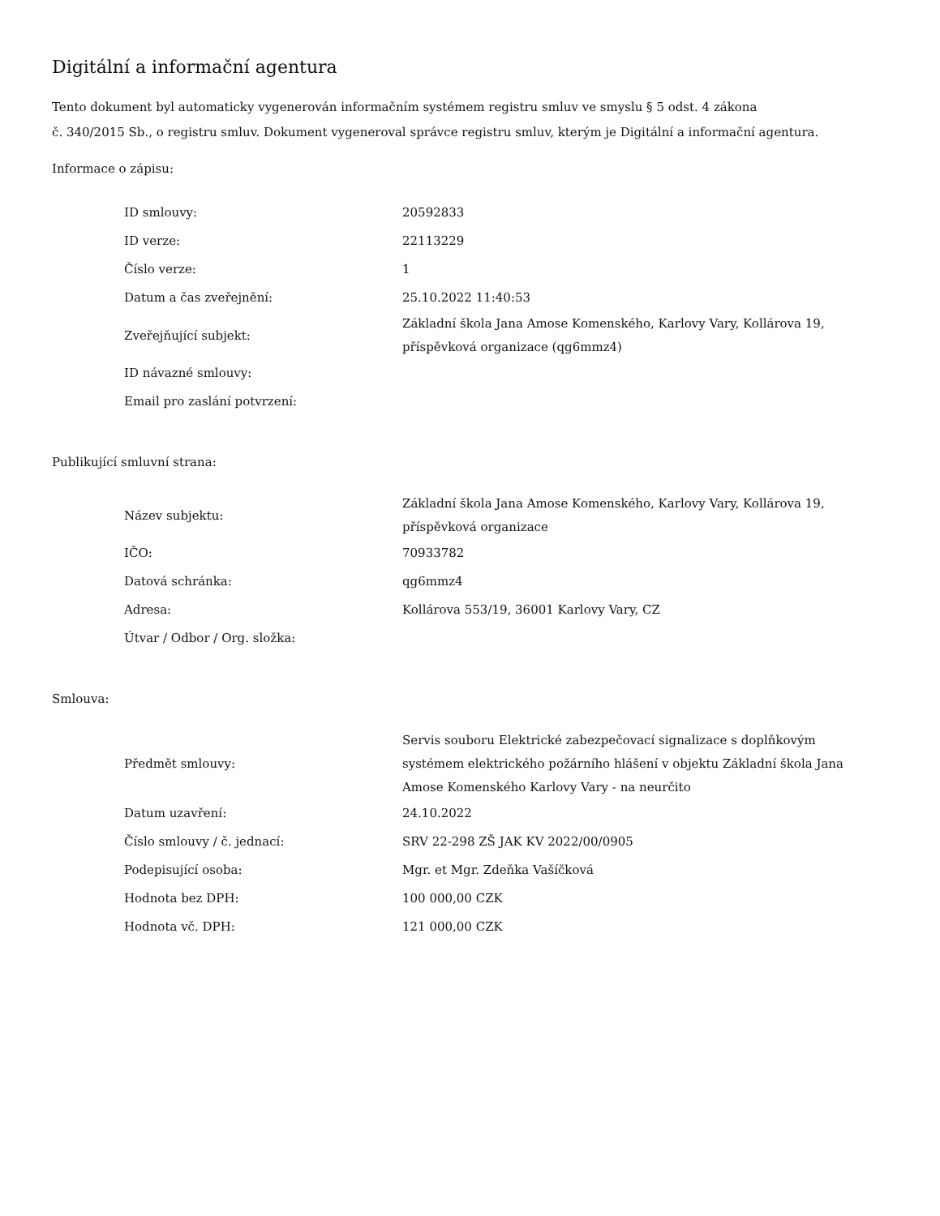Digitální a informační agentura
Tento dokument byl automaticky vygenerován informačním systémem registru smluv ve smyslu § 5 odst. 4 zákona
č. 340/2015 Sb., o registru smluv. Dokument vygeneroval správce registru smluv, kterým je Digitální a informační agentura.
Informace o zápisu:
| ID smlouvy: | 20592833 |
| ID verze: | 22113229 |
| Číslo verze: | 1 |
| Datum a čas zveřejnění: | 25.10.2022 11:40:53 |
| Zveřejňující subjekt: | Základní škola Jana Amose Komenského, Karlovy Vary, Kollárova 19, příspěvková organizace (qg6mmz4) |
| ID návazné smlouvy: | |
| Email pro zaslání potvrzení: | |
Publikující smluvní strana:
| Název subjektu: | Základní škola Jana Amose Komenského, Karlovy Vary, Kollárova 19, příspěvková organizace |
| IČO: | 70933782 |
| Datová schránka: | qg6mmz4 |
| Adresa: | Kollárova 553/19, 36001 Karlovy Vary, CZ |
| Útvar / Odbor / Org. složka: | |
Smlouva:
| Předmět smlouvy: | Servis souboru Elektrické zabezpečovací signalizace s doplňkovým systémem elektrického požárního hlášení v objektu Základní škola Jana Amose Komenského Karlovy Vary - na neurčito |
| Datum uzavření: | 24.10.2022 |
| Číslo smlouvy / č. jednací: | SRV 22-298 ZŠ JAK KV 2022/00/0905 |
| Podepisující osoba: | Mgr. et Mgr. Zdeňka Vašíčková |
| Hodnota bez DPH: | 100 000,00 CZK |
| Hodnota vč. DPH: | 121 000,00 CZK |